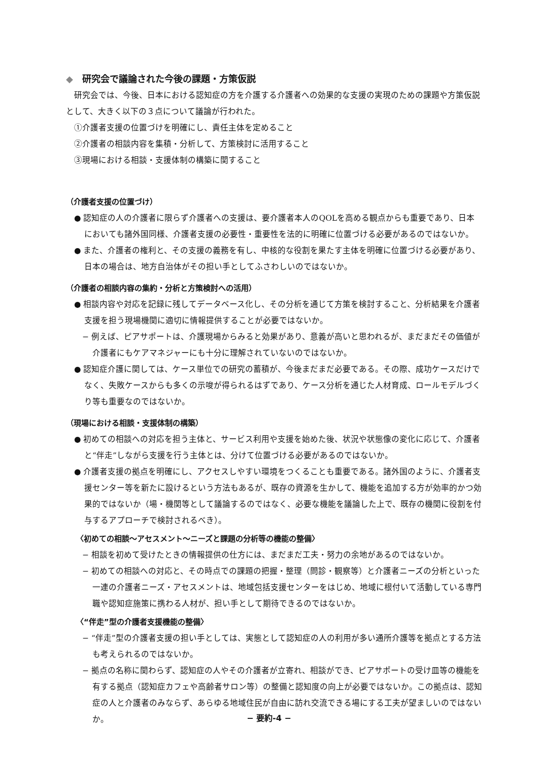◆ 研究会で議論された今後の課題・方策仮説
研究会では、今後、日本における認知症の方を介護する介護者への効果的な支援の実現のための課題や方策仮説として、大きく以下の３点について議論が行われた。
①介護者支援の位置づけを明確にし、責任主体を定めること
②介護者の相談内容を集積・分析して、方策検討に活用すること
③現場における相談・支援体制の構築に関すること
（介護者支援の位置づけ）
● 認知症の人の介護者に限らず介護者への支援は、要介護者本人のQOLを高める観点からも重要であり、日本においても諸外国同様、介護者支援の必要性・重要性を法的に明確に位置づける必要があるのではないか。
● また、介護者の権利と、その支援の義務を有し、中核的な役割を果たす主体を明確に位置づける必要があり、日本の場合は、地方自治体がその担い手としてふさわしいのではないか。
（介護者の相談内容の集約・分析と方策検討への活用）
● 相談内容や対応を記録に残してデータベース化し、その分析を通じて方策を検討すること、分析結果を介護者支援を担う現場機関に適切に情報提供することが必要ではないか。
− 例えば、ピアサポートは、介護現場からみると効果があり、意義が高いと思われるが、まだまだその価値が介護者にもケアマネジャーにも十分に理解されていないのではないか。
● 認知症介護に関しては、ケース単位での研究の蓄積が、今後まだまだ必要である。その際、成功ケースだけでなく、失敗ケースからも多くの示唆が得られるはずであり、ケース分析を通じた人材育成、ロールモデルづくり等も重要なのではないか。
（現場における相談・支援体制の構築）
● 初めての相談への対応を担う主体と、サービス利用や支援を始めた後、状況や状態像の変化に応じて、介護者と“伴走”しながら支援を行う主体とは、分けて位置づける必要があるのではないか。
● 介護者支援の拠点を明確にし、アクセスしやすい環境をつくることも重要である。諸外国のように、介護者支援センター等を新たに設けるという方法もあるが、既存の資源を生かして、機能を追加する方が効率的かつ効果的ではないか（場・機関等として議論するのではなく、必要な機能を議論した上で、既存の機関に役割を付与するアプローチで検討されるべき）。
〈初めての相談～アセスメント～ニーズと課題の分析等の機能の整備〉
− 相談を初めて受けたときの情報提供の仕方には、まだまだ工夫・努力の余地があるのではないか。
− 初めての相談への対応と、その時点での課題の把握・整理（問診・観察等）と介護者ニーズの分析といった一連の介護者ニーズ・アセスメントは、地域包括支援センターをはじめ、地域に根付いて活動している専門職や認知症施策に携わる人材が、担い手として期待できるのではないか。
〈“伴走”型の介護者支援機能の整備〉
− “伴走”型の介護者支援の担い手としては、実態として認知症の人の利用が多い通所介護等を拠点とする方法も考えられるのではないか。
− 拠点の名称に関わらず、認知症の人やその介護者が立寄れ、相談ができ、ピアサポートの受け皿等の機能を有する拠点（認知症カフェや高齢者サロン等）の整備と認知度の向上が必要ではないか。この拠点は、認知症の人と介護者のみならず、あらゆる地域住民が自由に訪れ交流できる場にする工夫が望ましいのではないか。
− 要約-4 −